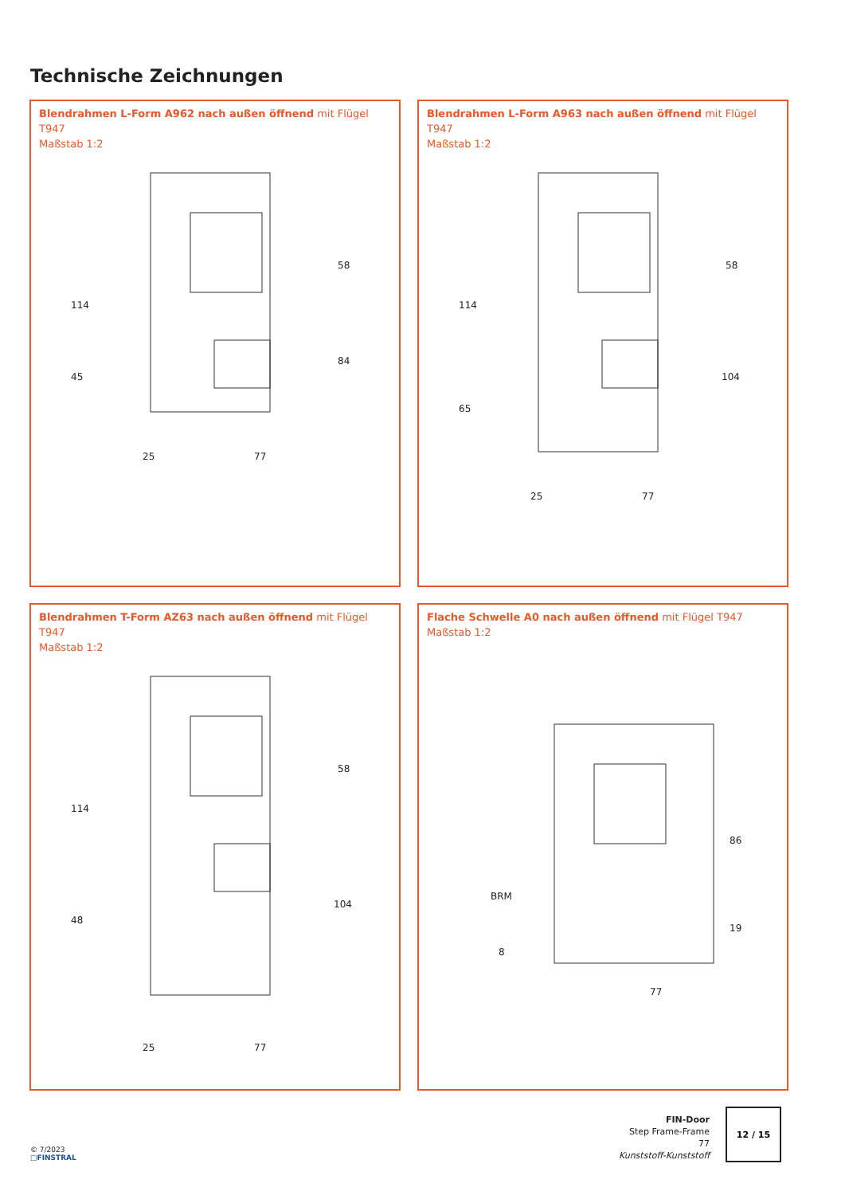Technische Zeichnungen
Blendrahmen L-Form A962 nach außen öffnend mit Flügel T947
Maßstab 1:2
25
77
114
45
58
84
Blendrahmen L-Form A963 nach außen öffnend mit Flügel T947
Maßstab 1:2
25
77
114
65
58
104
Blendrahmen T-Form AZ63 nach außen öffnend mit Flügel T947
Maßstab 1:2
25
77
114
48
58
104
Flache Schwelle A0 nach außen öffnend mit Flügel T947
Maßstab 1:2
BRM
8
77
86
19
© 7/2023
□FINSTRAL
FIN-Door
Step Frame-Frame
77
Kunststoff-Kunststoff
12 / 15